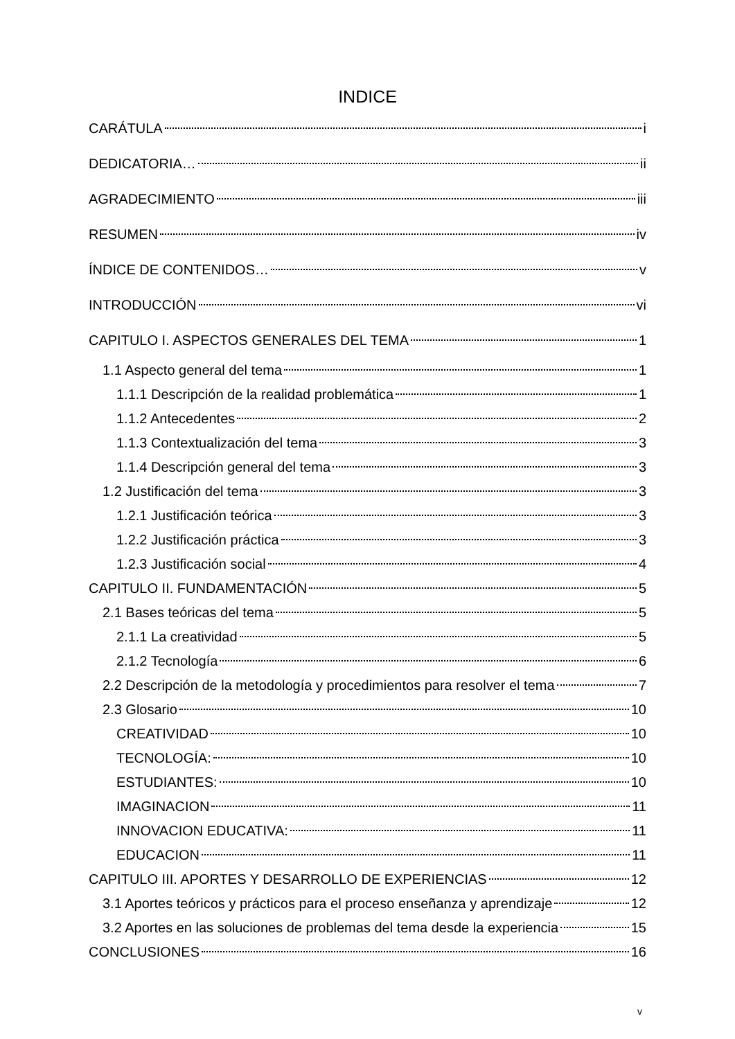INDICE
CARÁTULA i
DEDICATORIA… ii
AGRADECIMIENTO iii
RESUMEN iv
ÍNDICE DE CONTENIDOS… v
INTRODUCCIÓN vi
CAPITULO I. ASPECTOS GENERALES DEL TEMA 1
1.1 Aspecto general del tema 1
1.1.1 Descripción de la realidad problemática 1
1.1.2 Antecedentes 2
1.1.3 Contextualización del tema 3
1.1.4 Descripción general del tema 3
1.2 Justificación del tema 3
1.2.1 Justificación teórica 3
1.2.2 Justificación práctica 3
1.2.3 Justificación social 4
CAPITULO II. FUNDAMENTACIÓN 5
2.1 Bases teóricas del tema 5
2.1.1 La creatividad 5
2.1.2 Tecnología 6
2.2 Descripción de la metodología y procedimientos para resolver el tema 7
2.3 Glosario 10
CREATIVIDAD 10
TECNOLOGÍA: 10
ESTUDIANTES: 10
IMAGINACION 11
INNOVACION EDUCATIVA: 11
EDUCACION 11
CAPITULO III. APORTES Y DESARROLLO DE EXPERIENCIAS 12
3.1 Aportes teóricos y prácticos para el proceso enseñanza y aprendizaje 12
3.2 Aportes en las soluciones de problemas del tema desde la experiencia 15
CONCLUSIONES 16
v